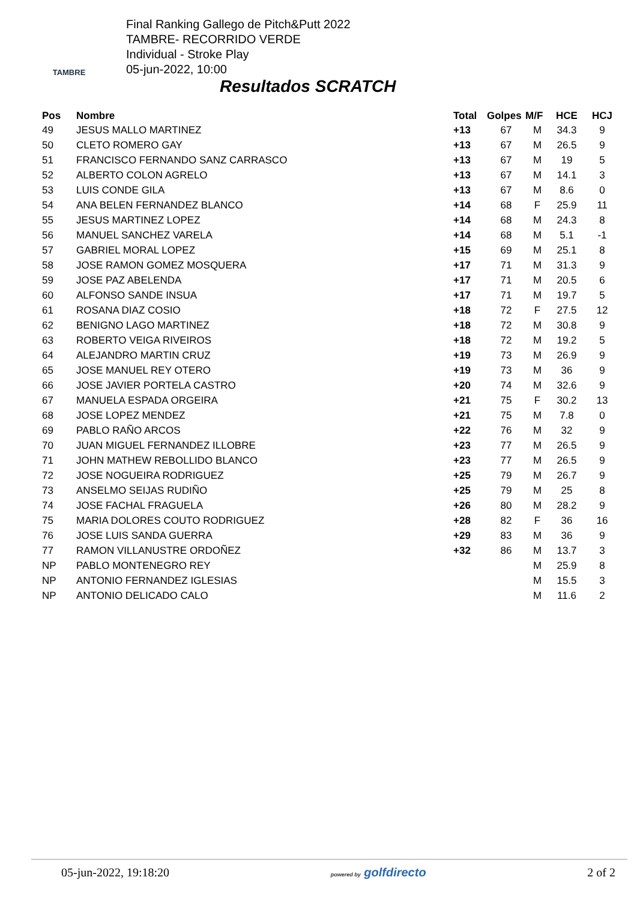TAMBRE
Final Ranking Gallego de Pitch&Putt 2022
TAMBRE- RECORRIDO VERDE
Individual - Stroke Play
05-jun-2022, 10:00
Resultados SCRATCH
| Pos | Nombre | Total | Golpes | M/F | HCE | HCJ |
| --- | --- | --- | --- | --- | --- | --- |
| 49 | JESUS MALLO MARTINEZ | +13 | 67 | M | 34.3 | 9 |
| 50 | CLETO ROMERO GAY | +13 | 67 | M | 26.5 | 9 |
| 51 | FRANCISCO FERNANDO SANZ CARRASCO | +13 | 67 | M | 19 | 5 |
| 52 | ALBERTO COLON AGRELO | +13 | 67 | M | 14.1 | 3 |
| 53 | LUIS CONDE GILA | +13 | 67 | M | 8.6 | 0 |
| 54 | ANA BELEN FERNANDEZ BLANCO | +14 | 68 | F | 25.9 | 11 |
| 55 | JESUS MARTINEZ LOPEZ | +14 | 68 | M | 24.3 | 8 |
| 56 | MANUEL SANCHEZ VARELA | +14 | 68 | M | 5.1 | -1 |
| 57 | GABRIEL MORAL LOPEZ | +15 | 69 | M | 25.1 | 8 |
| 58 | JOSE RAMON GOMEZ MOSQUERA | +17 | 71 | M | 31.3 | 9 |
| 59 | JOSE PAZ ABELENDA | +17 | 71 | M | 20.5 | 6 |
| 60 | ALFONSO SANDE INSUA | +17 | 71 | M | 19.7 | 5 |
| 61 | ROSANA DIAZ COSIO | +18 | 72 | F | 27.5 | 12 |
| 62 | BENIGNO LAGO MARTINEZ | +18 | 72 | M | 30.8 | 9 |
| 63 | ROBERTO VEIGA RIVEIROS | +18 | 72 | M | 19.2 | 5 |
| 64 | ALEJANDRO MARTIN CRUZ | +19 | 73 | M | 26.9 | 9 |
| 65 | JOSE MANUEL REY OTERO | +19 | 73 | M | 36 | 9 |
| 66 | JOSE JAVIER PORTELA CASTRO | +20 | 74 | M | 32.6 | 9 |
| 67 | MANUELA ESPADA ORGEIRA | +21 | 75 | F | 30.2 | 13 |
| 68 | JOSE LOPEZ MENDEZ | +21 | 75 | M | 7.8 | 0 |
| 69 | PABLO RAÑO ARCOS | +22 | 76 | M | 32 | 9 |
| 70 | JUAN MIGUEL FERNANDEZ ILLOBRE | +23 | 77 | M | 26.5 | 9 |
| 71 | JOHN MATHEW REBOLLIDO BLANCO | +23 | 77 | M | 26.5 | 9 |
| 72 | JOSE NOGUEIRA RODRIGUEZ | +25 | 79 | M | 26.7 | 9 |
| 73 | ANSELMO SEIJAS RUDIÑO | +25 | 79 | M | 25 | 8 |
| 74 | JOSE FACHAL FRAGUELA | +26 | 80 | M | 28.2 | 9 |
| 75 | MARIA DOLORES COUTO RODRIGUEZ | +28 | 82 | F | 36 | 16 |
| 76 | JOSE LUIS SANDA GUERRA | +29 | 83 | M | 36 | 9 |
| 77 | RAMON VILLANUSTRE ORDOÑEZ | +32 | 86 | M | 13.7 | 3 |
| NP | PABLO MONTENEGRO REY | | | M | 25.9 | 8 |
| NP | ANTONIO FERNANDEZ IGLESIAS | | | M | 15.5 | 3 |
| NP | ANTONIO DELICADO CALO | | | M | 11.6 | 2 |
05-jun-2022, 19:18:20 powered by golfdirecto 2 of 2